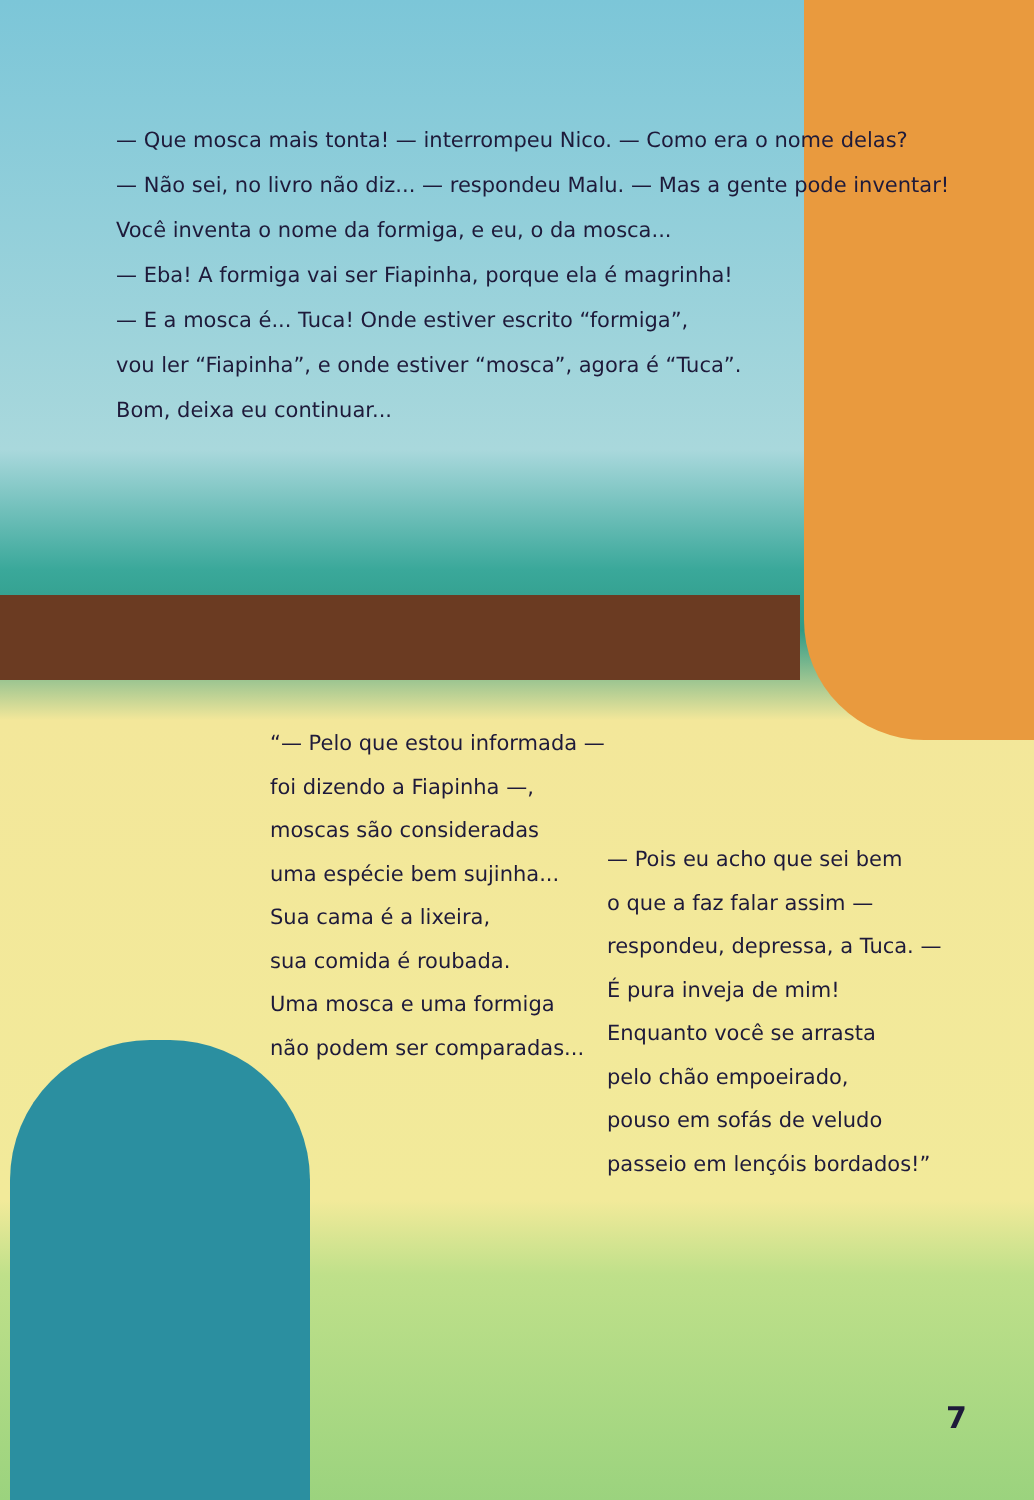— Que mosca mais tonta! — interrompeu Nico. — Como era o nome delas?
— Não sei, no livro não diz... — respondeu Malu. — Mas a gente pode inventar!
Você inventa o nome da formiga, e eu, o da mosca...
— Eba! A formiga vai ser Fiapinha, porque ela é magrinha!
— E a mosca é... Tuca! Onde estiver escrito “formiga”,
vou ler “Fiapinha”, e onde estiver “mosca”, agora é “Tuca”.
Bom, deixa eu continuar...
“— Pelo que estou informada —
foi dizendo a Fiapinha —,
moscas são consideradas
uma espécie bem sujinha...
Sua cama é a lixeira,
sua comida é roubada.
Uma mosca e uma formiga
não podem ser comparadas...
— Pois eu acho que sei bem
o que a faz falar assim —
respondeu, depressa, a Tuca. —
É pura inveja de mim!
Enquanto você se arrasta
pelo chão empoeirado,
pouso em sofás de veludo
passeio em lençóis bordados!”
7